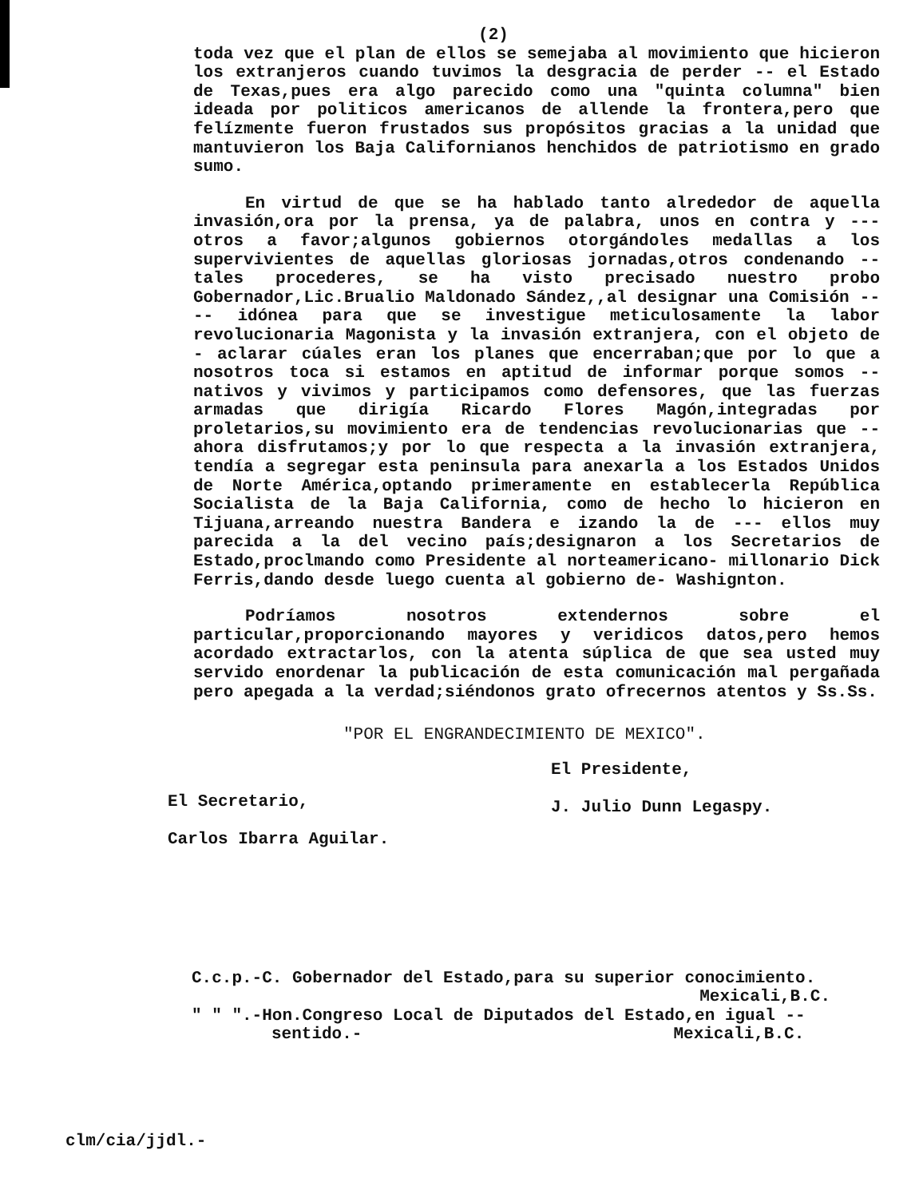(2)
toda vez que el plan de ellos se semejaba al movimiento que hicieron los extranjeros cuando tuvimos la desgracia de perder -- el Estado de Texas,pues era algo parecido como una "quinta columna" bien ideada por politicos americanos de allende la frontera,pero que felízmente fueron frustados sus propósitos gracias a la unidad que mantuvieron los Baja Californianos henchidos de patriotismo en grado sumo.
En virtud de que se ha hablado tanto alrededor de aquella invasión,ora por la prensa, ya de palabra, unos en contra y --- otros a favor;algunos gobiernos otorgándoles medallas a los supervivientes de aquellas gloriosas jornadas,otros condenando -- tales procederes, se ha visto precisado nuestro probo Gobernador,Lic.Brualio Maldonado Sández,,al designar una Comisión ---- idónea para que se investigue meticulosamente la labor revolucionaria Magonista y la invasión extranjera, con el objeto de - aclarar cúales eran los planes que encerraban;que por lo que a nosotros toca si estamos en aptitud de informar porque somos -- nativos y vivimos y participamos como defensores, que las fuerzas armadas que dirigía Ricardo Flores Magón,integradas por proletarios,su movimiento era de tendencias revolucionarias que -- ahora disfrutamos;y por lo que respecta a la invasión extranjera, tendía a segregar esta peninsula para anexarla a los Estados Unidos de Norte América,optando primeramente en establecerla República Socialista de la Baja California, como de hecho lo hicieron en Tijuana,arreando nuestra Bandera e izando la de --- ellos muy parecida a la del vecino país;designaron a los Secretarios de Estado,proclmando como Presidente al norteamericano- millonario Dick Ferris,dando desde luego cuenta al gobierno de- Washignton.
Podríamos nosotros extendernos sobre el particular,proporcionando mayores y veridicos datos,pero hemos acordado extractarlos, con la atenta súplica de que sea usted muy servido enordenar la publicación de esta comunicación mal pergañada pero apegada a la verdad;siéndonos grato ofrecernos atentos y Ss.Ss.
"POR EL ENGRANDECIMIENTO DE MEXICO".
El Secretario,
Carlos Ibarra Aguilar.
El Presidente,
J. Julio Dunn Legaspy.
C.c.p.-C. Gobernador del Estado,para su superior conocimiento.
Mexicali,B.C.
" " ".-Hon.Congreso Local de Diputados del Estado,en igual --
sentido.- Mexicali,B.C.
clm/cia/jjdl.-